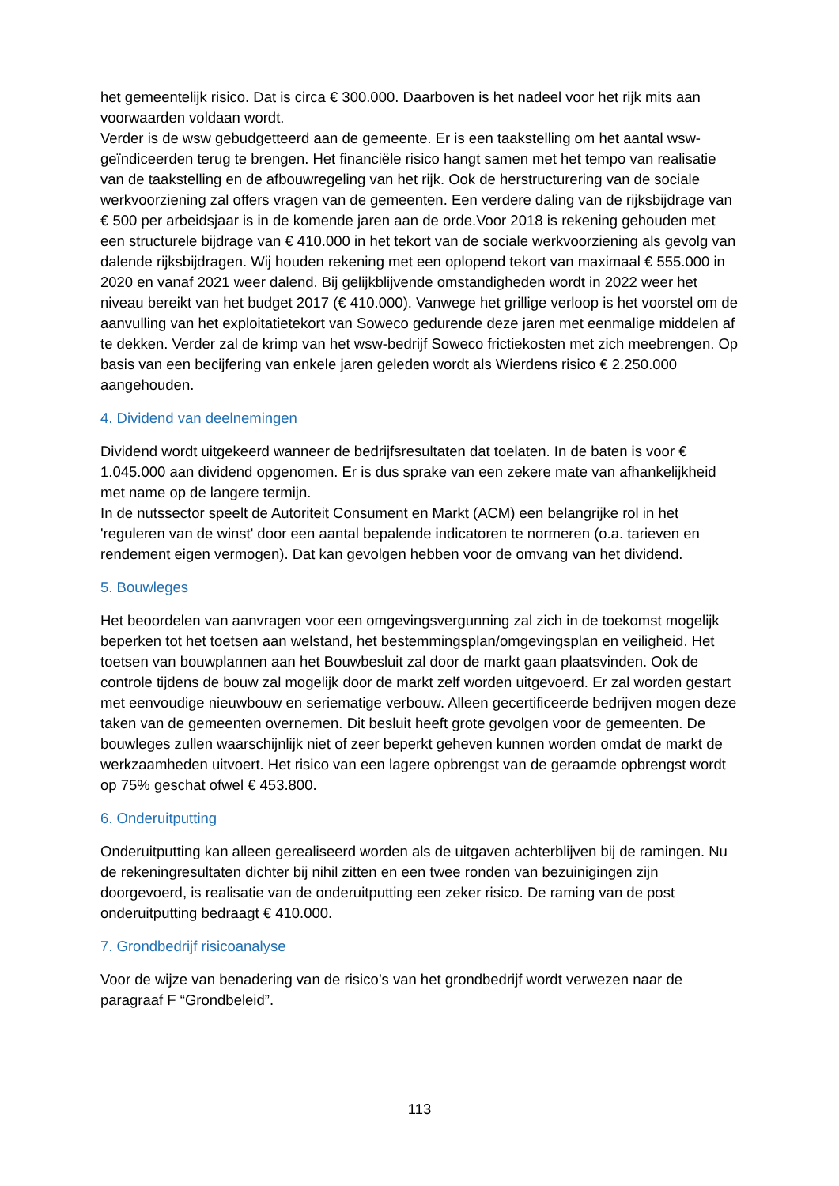het gemeentelijk risico. Dat is circa € 300.000. Daarboven is het nadeel voor het rijk mits aan voorwaarden voldaan wordt.
Verder is de wsw gebudgetteerd aan de gemeente. Er is een taakstelling om het aantal wsw-geïndiceerden terug te brengen. Het financiële risico hangt samen met het tempo van realisatie van de taakstelling en de afbouwregeling van het rijk. Ook de herstructurering van de sociale werkvoorziening zal offers vragen van de gemeenten. Een verdere daling van de rijksbijdrage van € 500 per arbeidsjaar is in de komende jaren aan de orde.Voor 2018 is rekening gehouden met een structurele bijdrage van € 410.000 in het tekort van de sociale werkvoorziening als gevolg van dalende rijksbijdragen. Wij houden rekening met een oplopend tekort van maximaal € 555.000 in 2020 en vanaf 2021 weer dalend. Bij gelijkblijvende omstandigheden wordt in 2022 weer het niveau bereikt van het budget 2017 (€ 410.000). Vanwege het grillige verloop is het voorstel om de aanvulling van het exploitatietekort van Soweco gedurende deze jaren met eenmalige middelen af te dekken. Verder zal de krimp van het wsw-bedrijf Soweco frictiekosten met zich meebrengen. Op basis van een becijfering van enkele jaren geleden wordt als Wierdens risico € 2.250.000 aangehouden.
4. Dividend van deelnemingen
Dividend wordt uitgekeerd wanneer de bedrijfsresultaten dat toelaten. In de baten is voor € 1.045.000 aan dividend opgenomen. Er is dus sprake van een zekere mate van afhankelijkheid met name op de langere termijn.
In de nutssector speelt de Autoriteit Consument en Markt (ACM) een belangrijke rol in het 'reguleren van de winst' door een aantal bepalende indicatoren te normeren (o.a. tarieven en rendement eigen vermogen). Dat kan gevolgen hebben voor de omvang van het dividend.
5. Bouwleges
Het beoordelen van aanvragen voor een omgevingsvergunning zal zich in de toekomst mogelijk beperken tot het toetsen aan welstand, het bestemmingsplan/omgevingsplan en veiligheid. Het toetsen van bouwplannen aan het Bouwbesluit zal door de markt gaan plaatsvinden. Ook de controle tijdens de bouw zal mogelijk door de markt zelf worden uitgevoerd. Er zal worden gestart met eenvoudige nieuwbouw en seriematige verbouw. Alleen gecertificeerde bedrijven mogen deze taken van de gemeenten overnemen. Dit besluit heeft grote gevolgen voor de gemeenten. De bouwleges zullen waarschijnlijk niet of zeer beperkt geheven kunnen worden omdat de markt de werkzaamheden uitvoert. Het risico van een lagere opbrengst van de geraamde opbrengst wordt op 75% geschat ofwel € 453.800.
6. Onderuitputting
Onderuitputting kan alleen gerealiseerd worden als de uitgaven achterblijven bij de ramingen. Nu de rekeningresultaten dichter bij nihil zitten en een twee ronden van bezuinigingen zijn doorgevoerd, is realisatie van de onderuitputting een zeker risico. De raming van de post onderuitputting bedraagt € 410.000.
7. Grondbedrijf risicoanalyse
Voor de wijze van benadering van de risico’s van het grondbedrijf wordt verwezen naar de paragraaf F “Grondbeleid”.
113